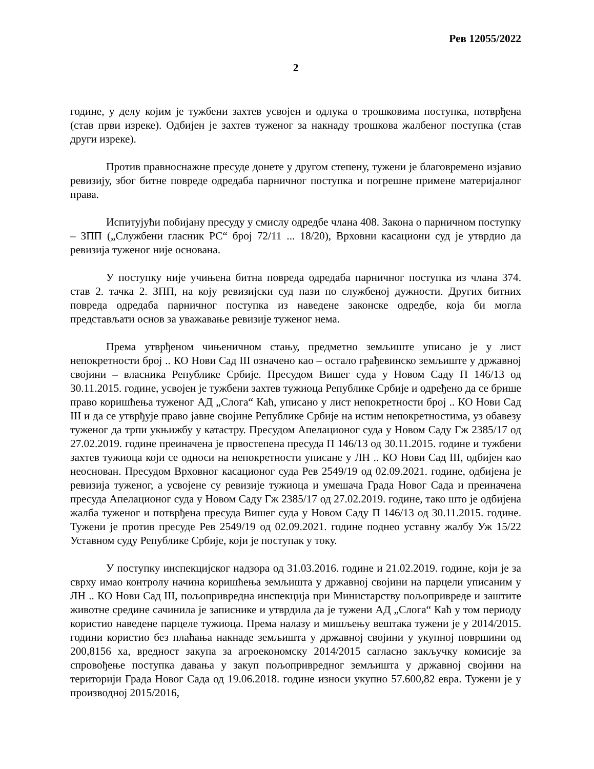Рев 12055/2022
2
године, у делу којим је тужбени захтев усвојен и одлука о трошковима поступка, потврђена (став први изреке). Одбијен је захтев туженог за накнаду трошкова жалбеног поступка (став други изреке).
Против правноснажне пресуде донете у другом степену, тужени је благовремено изјавио ревизију, због битне повреде одредаба парничног поступка и погрешне примене материјалног права.
Испитујући побијану пресуду у смислу одредбе члана 408. Закона о парничном поступку – ЗПП („Службени гласник РС“ број 72/11 ... 18/20), Врховни касациони суд је утврдио да ревизија туженог није основана.
У поступку није учињена битна повреда одредаба парничног поступка из члана 374. став 2. тачка 2. ЗПП, на коју ревизијски суд пази по службеној дужности. Других битних повреда одредаба парничног поступка из наведене законске одредбе, која би могла представљати основ за уважавање ревизије туженог нема.
Према утврђеном чињеничном стању, предметно земљиште уписано је у лист непокретности број .. КО Нови Сад III означено као – остало грађевинско земљиште у државној својини – власника Републике Србије. Пресудом Вишег суда у Новом Саду П 146/13 од 30.11.2015. године, усвојен је тужбени захтев тужиоца Републике Србије и одређено да се брише право коришћења туженог АД „Слога“ Каћ, уписано у лист непокретности број .. КО Нови Сад III и да се утврђује право јавне својине Републике Србије на истим непокретностима, уз обавезу туженог да трпи укњижбу у катастру. Пресудом Апелационог суда у Новом Саду Гж 2385/17 од 27.02.2019. године преиначена је првостепена пресуда П 146/13 од 30.11.2015. године и тужбени захтев тужиоца који се односи на непокретности уписане у ЛН .. КО Нови Сад III, одбијен као неоснован. Пресудом Врховног касационог суда Рев 2549/19 од 02.09.2021. године, одбијена је ревизија туженог, а усвојене су ревизије тужиоца и умешача Града Новог Сада и преиначена пресуда Апелационог суда у Новом Саду Гж 2385/17 од 27.02.2019. године, тако што је одбијена жалба туженог и потврђена пресуда Вишег суда у Новом Саду П 146/13 од 30.11.2015. године. Тужени је против пресуде Рев 2549/19 од 02.09.2021. године поднео уставну жалбу Уж 15/22 Уставном суду Републике Србије, који је поступак у току.
У поступку инспекцијског надзора од 31.03.2016. године и 21.02.2019. године, који је за сврху имао контролу начина коришћења земљишта у државној својини на парцели уписаним у ЛН .. КО Нови Сад III, пољопривредна инспекција при Министарству пољопривреде и заштите животне средине сачинила је записнике и утврдила да је тужени АД „Слога“ Каћ у том периоду користио наведене парцеле тужиоца. Према налазу и мишљењу вештака тужени је у 2014/2015. години користио без плаћања накнаде земљишта у државној својини у укупној површини од 200,8156 ха, вредност закупа за агроекономску 2014/2015 сагласно закључку комисије за спровођење поступка давања у закуп пољопривредног земљишта у државној својини на територији Града Новог Сада од 19.06.2018. године износи укупно 57.600,82 евра. Тужени је у производној 2015/2016,